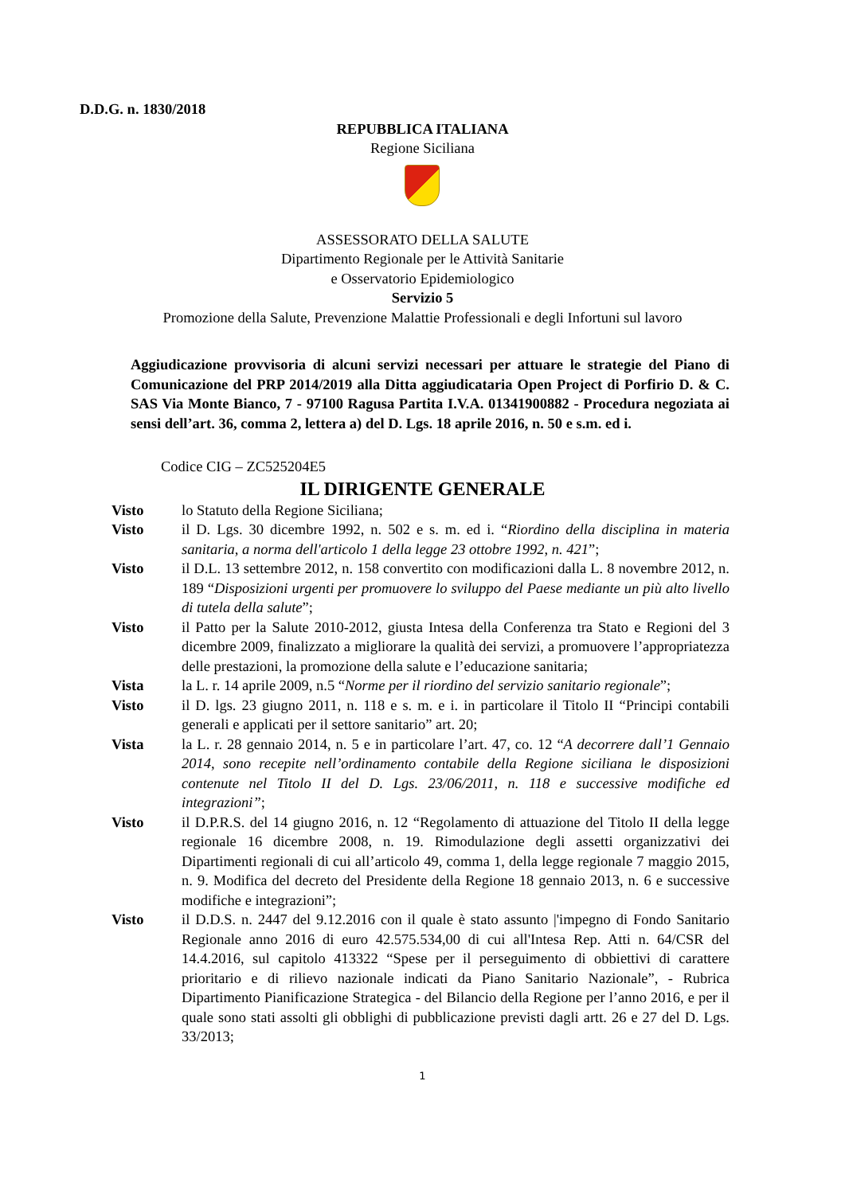D.D.G. n. 1830/2018
REPUBBLICA ITALIANA
Regione Siciliana
ASSESSORATO DELLA SALUTE
Dipartimento Regionale per le Attività Sanitarie
e Osservatorio Epidemiologico
Servizio 5
Promozione della Salute, Prevenzione Malattie Professionali e degli Infortuni sul lavoro
Aggiudicazione provvisoria di alcuni servizi necessari per attuare le strategie del Piano di Comunicazione del PRP 2014/2019 alla Ditta aggiudicataria Open Project di Porfirio D. & C. SAS Via Monte Bianco, 7 - 97100 Ragusa Partita I.V.A. 01341900882 - Procedura negoziata ai sensi dell’art. 36, comma 2, lettera a) del D. Lgs. 18 aprile 2016, n. 50 e s.m. ed i.
Codice CIG – ZC525204E5
IL DIRIGENTE GENERALE
Visto lo Statuto della Regione Siciliana;
Visto il D. Lgs. 30 dicembre 1992, n. 502 e s. m. ed i. “Riordino della disciplina in materia sanitaria, a norma dell'articolo 1 della legge 23 ottobre 1992, n. 421”;
Visto il D.L. 13 settembre 2012, n. 158 convertito con modificazioni dalla L. 8 novembre 2012, n. 189 “Disposizioni urgenti per promuovere lo sviluppo del Paese mediante un più alto livello di tutela della salute”;
Visto il Patto per la Salute 2010-2012, giusta Intesa della Conferenza tra Stato e Regioni del 3 dicembre 2009, finalizzato a migliorare la qualità dei servizi, a promuovere l’appropriatezza delle prestazioni, la promozione della salute e l’educazione sanitaria;
Vista la L. r. 14 aprile 2009, n.5 “Norme per il riordino del servizio sanitario regionale”;
Visto il D. lgs. 23 giugno 2011, n. 118 e s. m. e i. in particolare il Titolo II “Principi contabili generali e applicati per il settore sanitario” art. 20;
Vista la L. r. 28 gennaio 2014, n. 5 e in particolare l’art. 47, co. 12 “A decorrere dall’1 Gennaio 2014, sono recepite nell’ordinamento contabile della Regione siciliana le disposizioni contenute nel Titolo II del D. Lgs. 23/06/2011, n. 118 e successive modifiche ed integrazioni”;
Visto il D.P.R.S. del 14 giugno 2016, n. 12 “Regolamento di attuazione del Titolo II della legge regionale 16 dicembre 2008, n. 19. Rimodulazione degli assetti organizzativi dei Dipartimenti regionali di cui all’articolo 49, comma 1, della legge regionale 7 maggio 2015, n. 9. Modifica del decreto del Presidente della Regione 18 gennaio 2013, n. 6 e successive modifiche e integrazioni”;
Visto il D.D.S. n. 2447 del 9.12.2016 con il quale è stato assunto |'impegno di Fondo Sanitario Regionale anno 2016 di euro 42.575.534,00 di cui all'Intesa Rep. Atti n. 64/CSR del 14.4.2016, sul capitolo 413322 “Spese per il perseguimento di obbiettivi di carattere prioritario e di rilievo nazionale indicati da Piano Sanitario Nazionale”, - Rubrica Dipartimento Pianificazione Strategica - del Bilancio della Regione per l’anno 2016, e per il quale sono stati assolti gli obblighi di pubblicazione previsti dagli artt. 26 e 27 del D. Lgs. 33/2013;
1